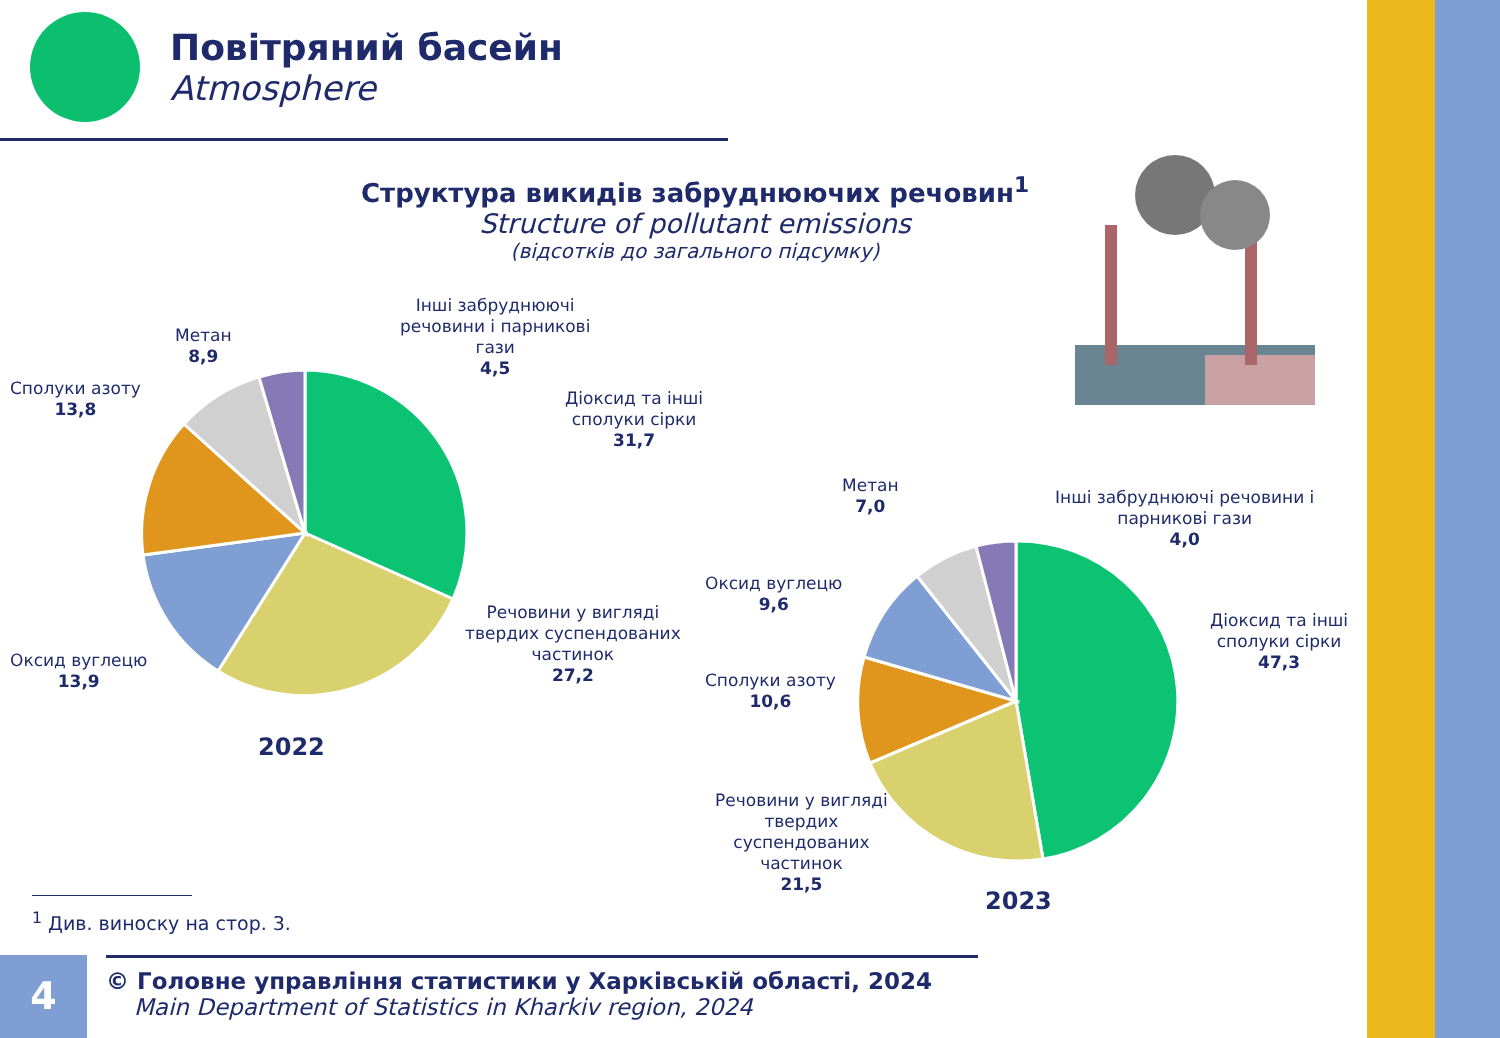Повітряний басейн
Atmosphere
Структура викидів забруднюючих речовин<sup>1</sup>
Structure of pollutant emissions
(відсотків до загального підсумку)
Інші забруднюючі
речовини і парникові
гази
4,5
Метан
8,9
Сполуки азоту
13,8
Діоксид та інші
сполуки сірки
31,7
Речовини у вигляді
твердих суспендованих
частинок
27,2
Оксид вуглецю
13,9
2022
Метан
7,0
Інші забруднюючі речовини і
парникові гази
4,0
Оксид вуглецю
9,6
Діоксид та інші
сполуки сірки
47,3
Сполуки азоту
10,6
Речовини у вигляді
твердих
суспендованих
частинок
21,5
2023
<sup>1</sup> Див. виноску на стор. 3.
4
© Головне управління статистики у Харківській області, 2024
Main Department of Statistics in Kharkiv region, 2024